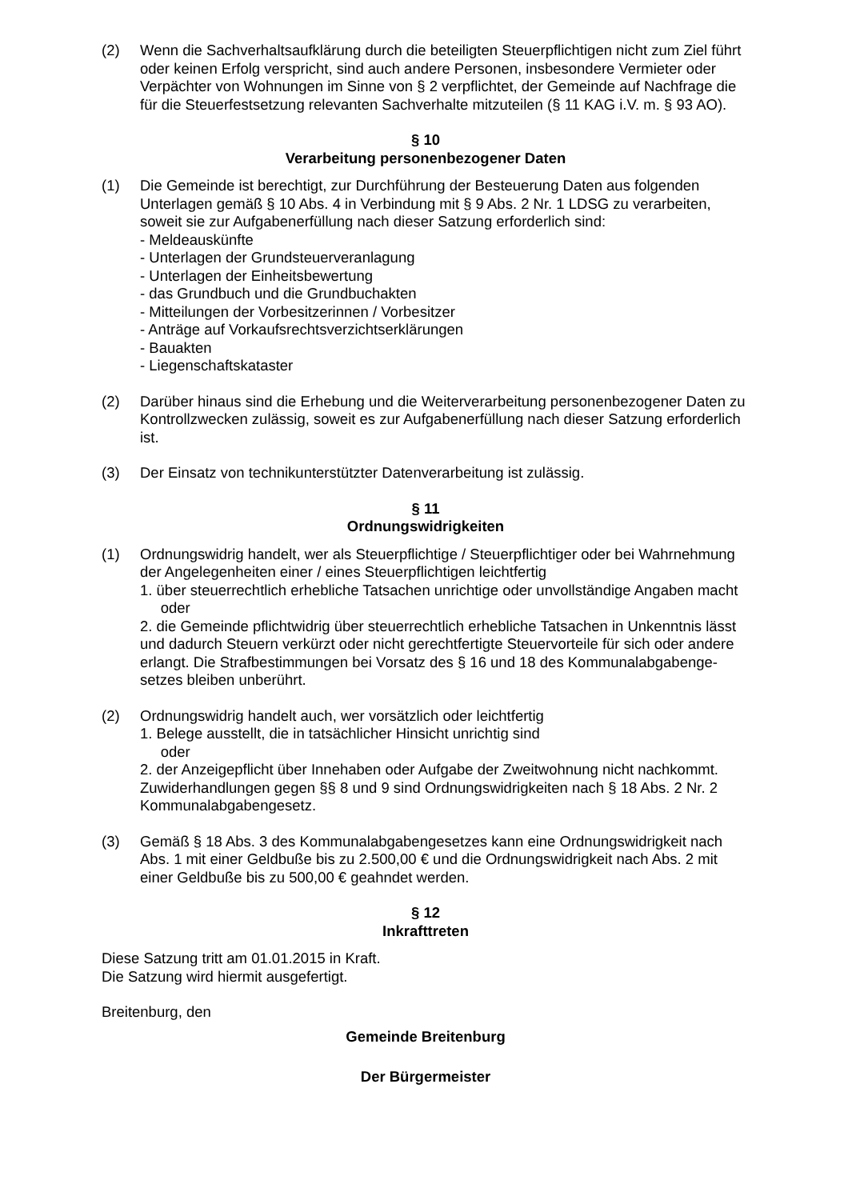(2) Wenn die Sachverhaltsaufklärung durch die beteiligten Steuerpflichtigen nicht zum Ziel führt oder keinen Erfolg verspricht, sind auch andere Personen, insbesondere Vermieter oder Verpächter von Wohnungen im Sinne von § 2 verpflichtet, der Gemeinde auf Nachfrage die für die Steuerfestsetzung relevanten Sachverhalte mitzuteilen (§ 11 KAG i.V. m. § 93 AO).
§ 10
Verarbeitung personenbezogener Daten
(1) Die Gemeinde ist berechtigt, zur Durchführung der Besteuerung Daten aus folgenden Unterlagen gemäß § 10 Abs. 4 in Verbindung mit § 9 Abs. 2 Nr. 1 LDSG zu verarbeiten, soweit sie zur Aufgabenerfüllung nach dieser Satzung erforderlich sind:
- Meldeauskünfte
- Unterlagen der Grundsteuerveranlagung
- Unterlagen der Einheitsbewertung
- das Grundbuch und die Grundbuchakten
- Mitteilungen der Vorbesitzerinnen / Vorbesitzer
- Anträge auf Vorkaufsrechtsverzichtserklärungen
- Bauakten
- Liegenschaftskataster
(2) Darüber hinaus sind die Erhebung und die Weiterverarbeitung personenbezogener Daten zu Kontrollzwecken zulässig, soweit es zur Aufgabenerfüllung nach dieser Satzung erforderlich ist.
(3) Der Einsatz von technikunterstützter Datenverarbeitung ist zulässig.
§ 11
Ordnungswidrigkeiten
(1) Ordnungswidrig handelt, wer als Steuerpflichtige / Steuerpflichtiger oder bei Wahrnehmung der Angelegenheiten einer / eines Steuerpflichtigen leichtfertig
1. über steuerrechtlich erhebliche Tatsachen unrichtige oder unvollständige Angaben macht
oder
2. die Gemeinde pflichtwidrig über steuerrechtlich erhebliche Tatsachen in Unkenntnis lässt und dadurch Steuern verkürzt oder nicht gerechtfertigte Steuervorteile für sich oder andere erlangt. Die Strafbestimmungen bei Vorsatz des § 16 und 18 des Kommunalabgabenge-setzes bleiben unberührt.
(2) Ordnungswidrig handelt auch, wer vorsätzlich oder leichtfertig
1. Belege ausstellt, die in tatsächlicher Hinsicht unrichtig sind
oder
2. der Anzeigepflicht über Innehaben oder Aufgabe der Zweitwohnung nicht nachkommt.
Zuwiderhandlungen gegen §§ 8 und 9 sind Ordnungswidrigkeiten nach § 18 Abs. 2 Nr. 2 Kommunalabgabengesetz.
(3) Gemäß § 18 Abs. 3 des Kommunalabgabengesetzes kann eine Ordnungswidrigkeit nach Abs. 1 mit einer Geldbuße bis zu 2.500,00 € und die Ordnungswidrigkeit nach Abs. 2 mit einer Geldbuße bis zu 500,00 € geahndet werden.
§ 12
Inkrafttreten
Diese Satzung tritt am 01.01.2015 in Kraft.
Die Satzung wird hiermit ausgefertigt.
Breitenburg, den
Gemeinde Breitenburg
Der Bürgermeister